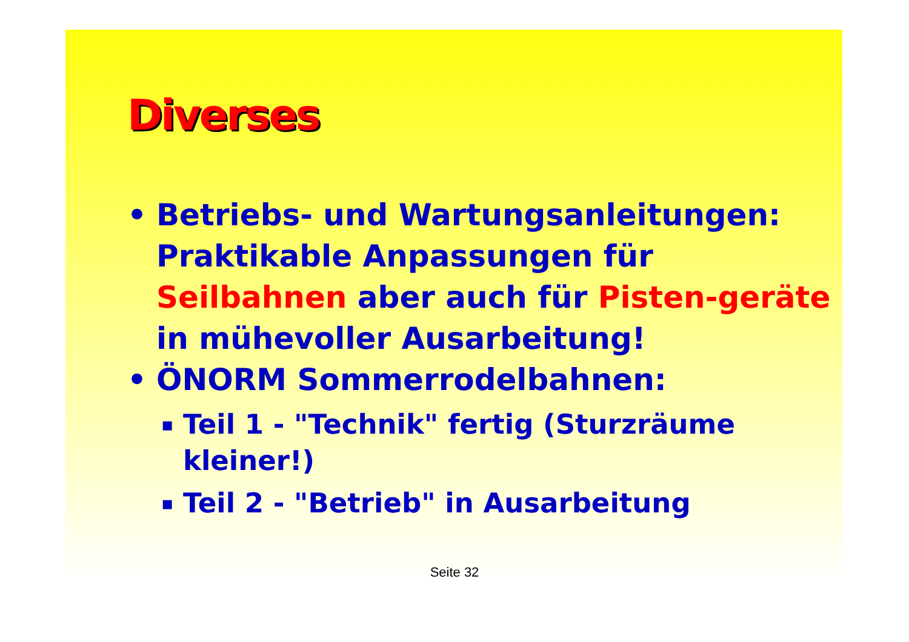Diverses
• Betriebs- und Wartungsanleitungen: Praktikable Anpassungen für Seilbahnen aber auch für Pisten-geräte in mühevoller Ausarbeitung!
• ÖNORM Sommerrodelbahnen:
▪ Teil 1 - "Technik" fertig (Sturzräume kleiner!)
▪ Teil 2 - "Betrieb" in Ausarbeitung
Seite 32